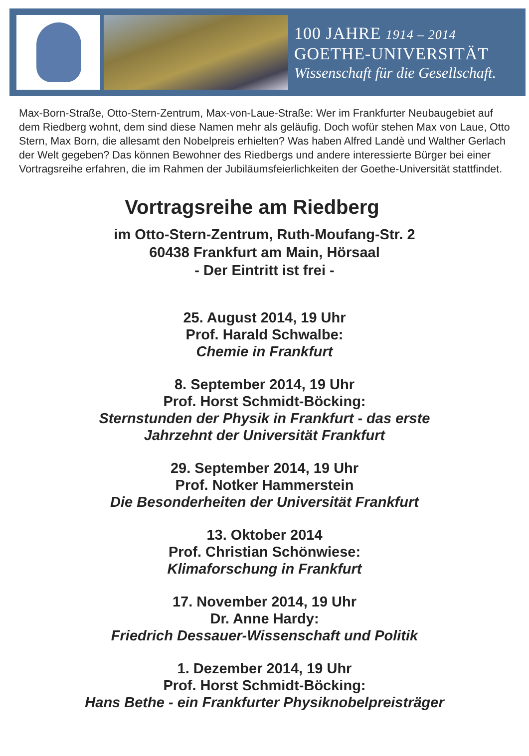100 JAHRE 1914 – 2014
GOETHE-UNIVERSITÄT
Wissenschaft für die Gesellschaft.
Max-Born-Straße, Otto-Stern-Zentrum, Max-von-Laue-Straße: Wer im Frankfurter Neubaugebiet auf dem Riedberg wohnt, dem sind diese Namen mehr als geläufig. Doch wofür stehen Max von Laue, Otto Stern, Max Born, die allesamt den Nobelpreis erhielten? Was haben Alfred Landè und Walther Gerlach der Welt gegeben? Das können Bewohner des Riedbergs und andere interessierte Bürger bei einer Vortragsreihe erfahren, die im Rahmen der Jubiläumsfeierlichkeiten der Goethe-Universität stattfindet.
Vortragsreihe am Riedberg
im Otto-Stern-Zentrum, Ruth-Moufang-Str. 2
60438 Frankfurt am Main, Hörsaal
- Der Eintritt ist frei -
25. August 2014, 19 Uhr
Prof. Harald Schwalbe:
Chemie in Frankfurt
8. September 2014, 19 Uhr
Prof. Horst Schmidt-Böcking:
Sternstunden der Physik in Frankfurt - das erste
Jahrzehnt der Universität Frankfurt
29. September 2014, 19 Uhr
Prof. Notker Hammerstein
Die Besonderheiten der Universität Frankfurt
13. Oktober 2014
Prof. Christian Schönwiese:
Klimaforschung in Frankfurt
17. November 2014, 19 Uhr
Dr. Anne Hardy:
Friedrich Dessauer-Wissenschaft und Politik
1. Dezember 2014, 19 Uhr
Prof. Horst Schmidt-Böcking:
Hans Bethe - ein Frankfurter Physiknobelpreisträger